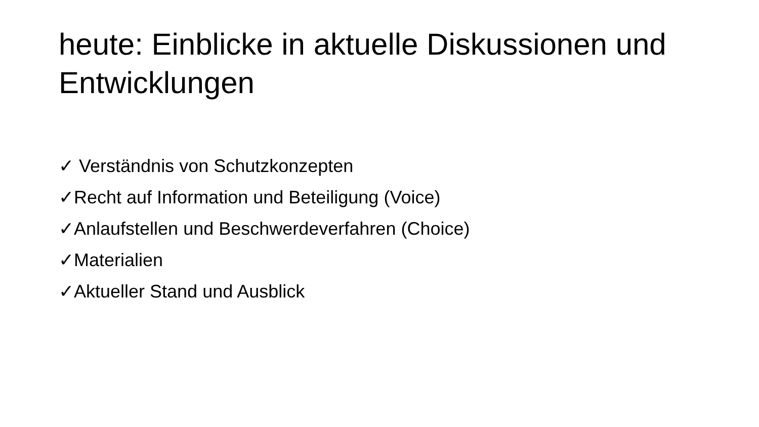heute: Einblicke in aktuelle Diskussionen und Entwicklungen
✓ Verständnis von Schutzkonzepten
✓Recht auf Information und Beteiligung (Voice)
✓Anlaufstellen und Beschwerdeverfahren (Choice)
✓Materialien
✓Aktueller Stand und Ausblick